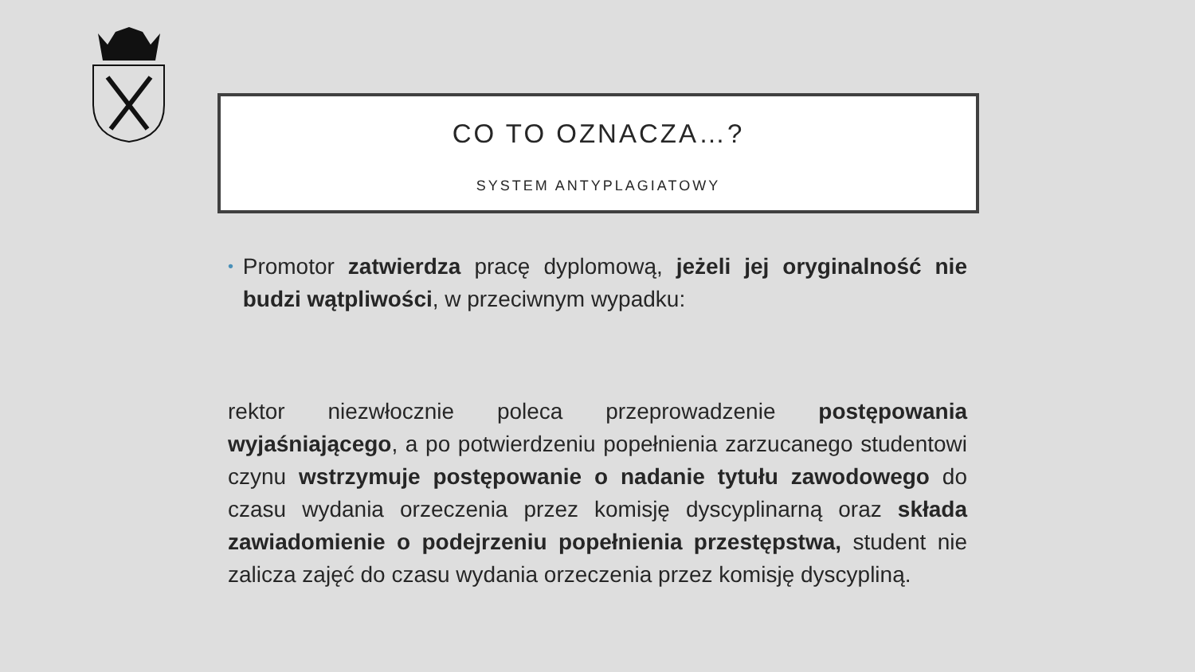CO TO OZNACZA…?
SYSTEM ANTYPLAGIATOWY
•
Promotor zatwierdza pracę dyplomową, jeżeli jej oryginalność nie budzi wątpliwości, w przeciwnym wypadku:
rektor niezwłocznie poleca przeprowadzenie postępowania wyjaśniającego, a po potwierdzeniu popełnienia zarzucanego studentowi czynu wstrzymuje postępowanie o nadanie tytułu zawodowego do czasu wydania orzeczenia przez komisję dyscyplinarną oraz składa zawiadomienie o podejrzeniu popełnienia przestępstwa, student nie zalicza zajęć do czasu wydania orzeczenia przez komisję dyscypliną.